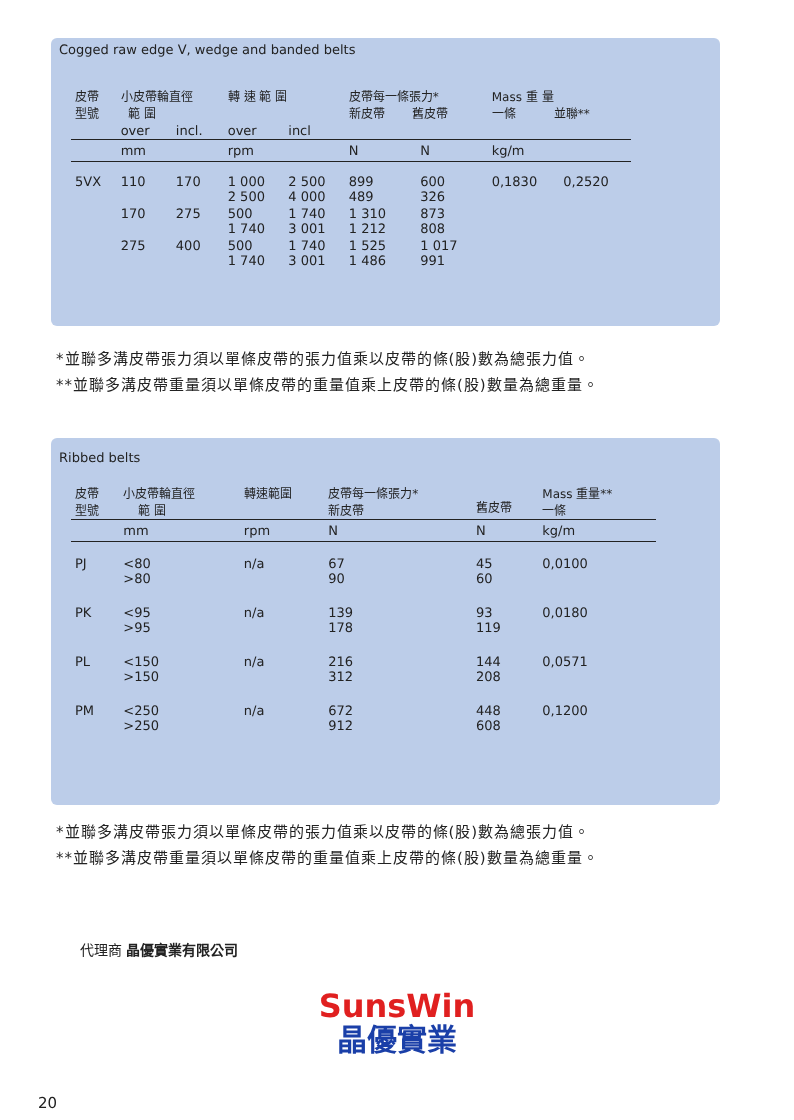Cogged raw edge V, wedge and banded belts
| 皮帶 型號 | 小皮帶輪直徑 範 圍 | | 轉 速 範 圍 | | 皮帶每一條張力* 新皮帶 舊皮帶 | | Mass 重 量 一條 並聯** | |
| | over | incl. | over | incl | | | | |
| | mm | | rpm | | N | N | kg/m | |
| 5VX | 110 | 170 | 1 000 2 500 | 2 500 4 000 | 899 489 | 600 326 | 0,1830 | 0,2520 |
| | 170 | 275 | 500 1 740 | 1 740 3 001 | 1 310 1 212 | 873 808 | | |
| | 275 | 400 | 500 1 740 | 1 740 3 001 | 1 525 1 486 | 1 017 991 | | |
*並聯多溝皮帶張力須以單條皮帶的張力值乘以皮帶的條(股)數為總張力值。
**並聯多溝皮帶重量須以單條皮帶的重量值乘上皮帶的條(股)數量為總重量。
Ribbed belts
| 皮帶 型號 | 小皮帶輪直徑 範 圍 | 轉速範圍 | 皮帶每一條張力* 新皮帶 | 舊皮帶 | Mass 重量** 一條 |
| | mm | rpm | N | N | kg/m |
| PJ | <80 >80 | n/a | 67 90 | 45 60 | 0,0100 |
| PK | <95 >95 | n/a | 139 178 | 93 119 | 0,0180 |
| PL | <150 >150 | n/a | 216 312 | 144 208 | 0,0571 |
| PM | <250 >250 | n/a | 672 912 | 448 608 | 0,1200 |
*並聯多溝皮帶張力須以單條皮帶的張力值乘以皮帶的條(股)數為總張力值。
**並聯多溝皮帶重量須以單條皮帶的重量值乘上皮帶的條(股)數量為總重量。
代理商 晶優實業有限公司
SunsWin
晶優實業
20